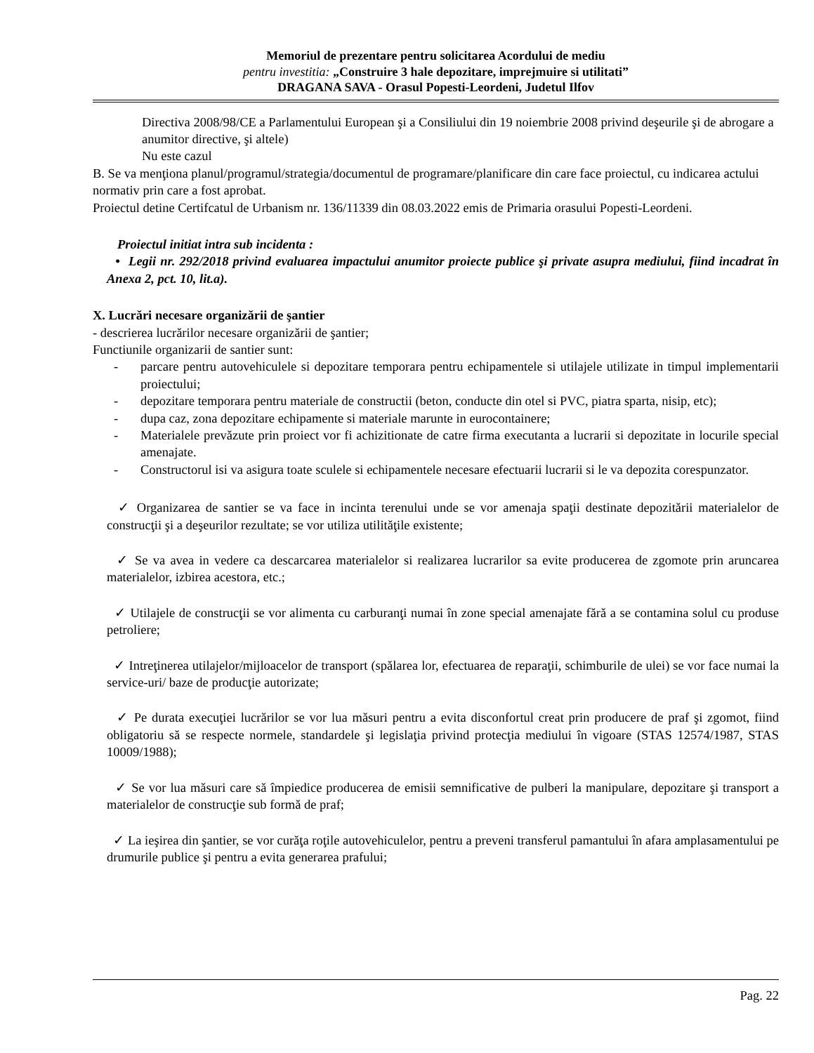Memoriul de prezentare pentru solicitarea Acordului de mediu
pentru investitia: „Construire 3 hale depozitare, imprejmuire si utilitati”
DRAGANA SAVA - Orasul Popesti-Leordeni, Judetul Ilfov
Directiva 2008/98/CE a Parlamentului European şi a Consiliului din 19 noiembrie 2008 privind deşeurile şi de abrogare a anumitor directive, şi altele)
Nu este cazul
B. Se va menţiona planul/programul/strategia/documentul de programare/planificare din care face proiectul, cu indicarea actului normativ prin care a fost aprobat.
Proiectul detine Certifcatul de Urbanism nr. 136/11339 din 08.03.2022 emis de Primaria orasului Popesti-Leordeni.
Proiectul initiat intra sub incidenta :
• Legii nr. 292/2018 privind evaluarea impactului anumitor proiecte publice şi private asupra mediului, fiind incadrat în Anexa 2, pct. 10, lit.a).
X. Lucrări necesare organizării de şantier
- descrierea lucrărilor necesare organizării de şantier;
Functiunile organizarii de santier sunt:
- parcare pentru autovehiculele si depozitare temporara pentru echipamentele si utilajele utilizate in timpul implementarii proiectului;
- depozitare temporara pentru materiale de constructii (beton, conducte din otel si PVC, piatra sparta, nisip, etc);
- dupa caz, zona depozitare echipamente si materiale marunte in eurocontainere;
- Materialele prevăzute prin proiect vor fi achizitionate de catre firma executanta a lucrarii si depozitate in locurile special amenajate.
- Constructorul isi va asigura toate sculele si echipamentele necesare efectuarii lucrarii si le va depozita corespunzator.
✓ Organizarea de santier se va face in incinta terenului unde se vor amenaja spaţii destinate depozitării materialelor de construcţii şi a deşeurilor rezultate; se vor utiliza utilităţile existente;
✓ Se va avea in vedere ca descarcarea materialelor si realizarea lucrarilor sa evite producerea de zgomote prin aruncarea materialelor, izbirea acestora, etc.;
✓ Utilajele de construcţii se vor alimenta cu carburanţi numai în zone special amenajate fără a se contamina solul cu produse petroliere;
✓ Intreţinerea utilajelor/mijloacelor de transport (spălarea lor, efectuarea de reparaţii, schimburile de ulei) se vor face numai la service-uri/ baze de producţie autorizate;
✓ Pe durata execuţiei lucrărilor se vor lua măsuri pentru a evita disconfortul creat prin producere de praf şi zgomot, fiind obligatoriu să se respecte normele, standardele şi legislaţia privind protecţia mediului în vigoare (STAS 12574/1987, STAS 10009/1988);
✓ Se vor lua măsuri care să împiedice producerea de emisii semnificative de pulberi la manipulare, depozitare şi transport a materialelor de construcţie sub formă de praf;
✓ La ieşirea din şantier, se vor curăţa roţile autovehiculelor, pentru a preveni transferul pamantului în afara amplasamentului pe drumurile publice şi pentru a evita generarea prafului;
Pag. 22